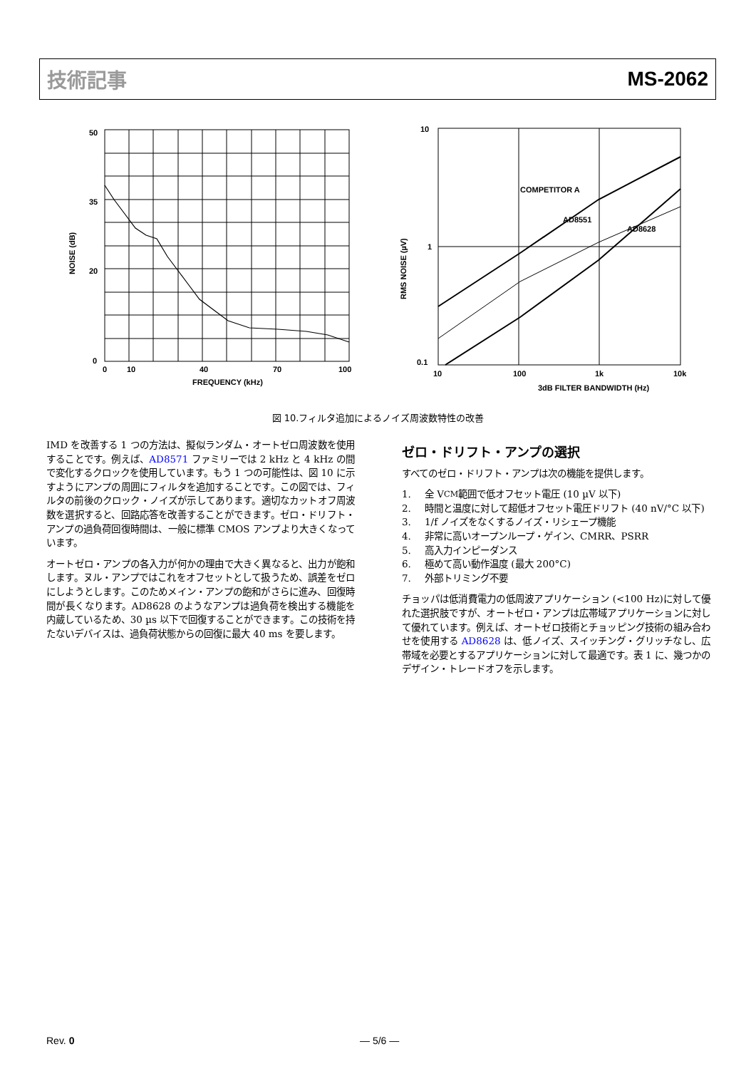技術記事 MS-2062
50
35
20
0
0
10
40
70
100
FREQUENCY (kHz)
NOISE (dB)
10
1
0.1
10
100
1k
10k
3dB FILTER BANDWIDTH (Hz)
COMPETITOR A
AD8551
AD8628
RMS NOISE (µV)
図 10.フィルタ追加によるノイズ周波数特性の改善
IMD を改善する 1 つの方法は、擬似ランダム・オートゼロ周波数を使用することです。例えば、AD8571 ファミリーでは 2 kHz と 4 kHz の間で変化するクロックを使用しています。もう 1 つの可能性は、図 10 に示すようにアンプの周囲にフィルタを追加することです。この図では、フィルタの前後のクロック・ノイズが示してあります。適切なカットオフ周波数を選択すると、回路応答を改善することができます。ゼロ・ドリフト・アンプの過負荷回復時間は、一般に標準 CMOS アンプより大きくなっています。
オートゼロ・アンプの各入力が何かの理由で大きく異なると、出力が飽和します。ヌル・アンプではこれをオフセットとして扱うため、誤差をゼロにしようとします。このためメイン・アンプの飽和がさらに進み、回復時間が長くなります。AD8628 のようなアンプは過負荷を検出する機能を内蔵しているため、30 µs 以下で回復することができます。この技術を持たないデバイスは、過負荷状態からの回復に最大 40 ms を要します。
ゼロ・ドリフト・アンプの選択
すべてのゼロ・ドリフト・アンプは次の機能を提供します。
1. 全 V<sub>CM</sub> 範囲で低オフセット電圧 (10 µV 以下)
2. 時間と温度に対して超低オフセット電圧ドリフト (40 nV/°C 以下)
3. 1/f ノイズをなくするノイズ・リシェープ機能
4. 非常に高いオープンループ・ゲイン、CMRR、PSRR
5. 高入力インピーダンス
6. 極めて高い動作温度 (最大 200°C)
7. 外部トリミング不要
チョッパは低消費電力の低周波アプリケーション (<100 Hz)に対して優れた選択肢ですが、オートゼロ・アンプは広帯域アプリケーションに対して優れています。例えば、オートゼロ技術とチョッピング技術の組み合わせを使用する AD8628 は、低ノイズ、スイッチング・グリッチなし、広帯域を必要とするアプリケーションに対して最適です。表 1 に、幾つかのデザイン・トレードオフを示します。
Rev. 0 ― 5/6 ―